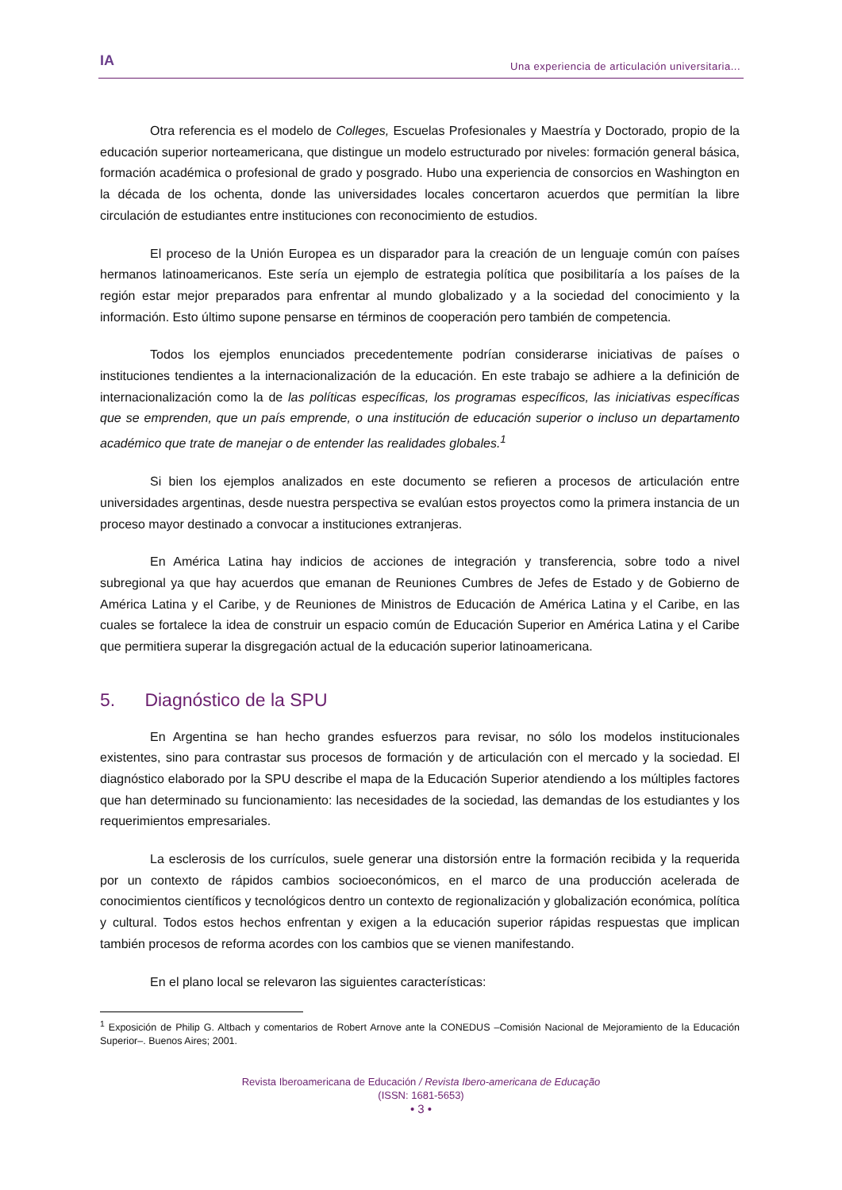IA
Una experiencia de articulación universitaria...
Otra referencia es el modelo de Colleges, Escuelas Profesionales y Maestría y Doctorado, propio de la educación superior norteamericana, que distingue un modelo estructurado por niveles: formación general básica, formación académica o profesional de grado y posgrado. Hubo una experiencia de consorcios en Washington en la década de los ochenta, donde las universidades locales concertaron acuerdos que permitían la libre circulación de estudiantes entre instituciones con reconocimiento de estudios.
El proceso de la Unión Europea es un disparador para la creación de un lenguaje común con países hermanos latinoamericanos. Este sería un ejemplo de estrategia política que posibilitaría a los países de la región estar mejor preparados para enfrentar al mundo globalizado y a la sociedad del conocimiento y la información. Esto último supone pensarse en términos de cooperación pero también de competencia.
Todos los ejemplos enunciados precedentemente podrían considerarse iniciativas de países o instituciones tendientes a la internacionalización de la educación. En este trabajo se adhiere a la definición de internacionalización como la de las políticas específicas, los programas específicos, las iniciativas específicas que se emprenden, que un país emprende, o una institución de educación superior o incluso un departamento académico que trate de manejar o de entender las realidades globales.<sup>1</sup>
Si bien los ejemplos analizados en este documento se refieren a procesos de articulación entre universidades argentinas, desde nuestra perspectiva se evalúan estos proyectos como la primera instancia de un proceso mayor destinado a convocar a instituciones extranjeras.
En América Latina hay indicios de acciones de integración y transferencia, sobre todo a nivel subregional ya que hay acuerdos que emanan de Reuniones Cumbres de Jefes de Estado y de Gobierno de América Latina y el Caribe, y de Reuniones de Ministros de Educación de América Latina y el Caribe, en las cuales se fortalece la idea de construir un espacio común de Educación Superior en América Latina y el Caribe que permitiera superar la disgregación actual de la educación superior latinoamericana.
5. Diagnóstico de la SPU
En Argentina se han hecho grandes esfuerzos para revisar, no sólo los modelos institucionales existentes, sino para contrastar sus procesos de formación y de articulación con el mercado y la sociedad. El diagnóstico elaborado por la SPU describe el mapa de la Educación Superior atendiendo a los múltiples factores que han determinado su funcionamiento: las necesidades de la sociedad, las demandas de los estudiantes y los requerimientos empresariales.
La esclerosis de los currículos, suele generar una distorsión entre la formación recibida y la requerida por un contexto de rápidos cambios socioeconómicos, en el marco de una producción acelerada de conocimientos científicos y tecnológicos dentro un contexto de regionalización y globalización económica, política y cultural. Todos estos hechos enfrentan y exigen a la educación superior rápidas respuestas que implican también procesos de reforma acordes con los cambios que se vienen manifestando.
En el plano local se relevaron las siguientes características:
<sup>1</sup> Exposición de Philip G. Altbach y comentarios de Robert Arnove ante la CONEDUS –Comisión Nacional de Mejoramiento de la Educación Superior–. Buenos Aires; 2001.
Revista Iberoamericana de Educación / Revista Ibero-americana de Educação
(ISSN: 1681-5653)
• 3 •